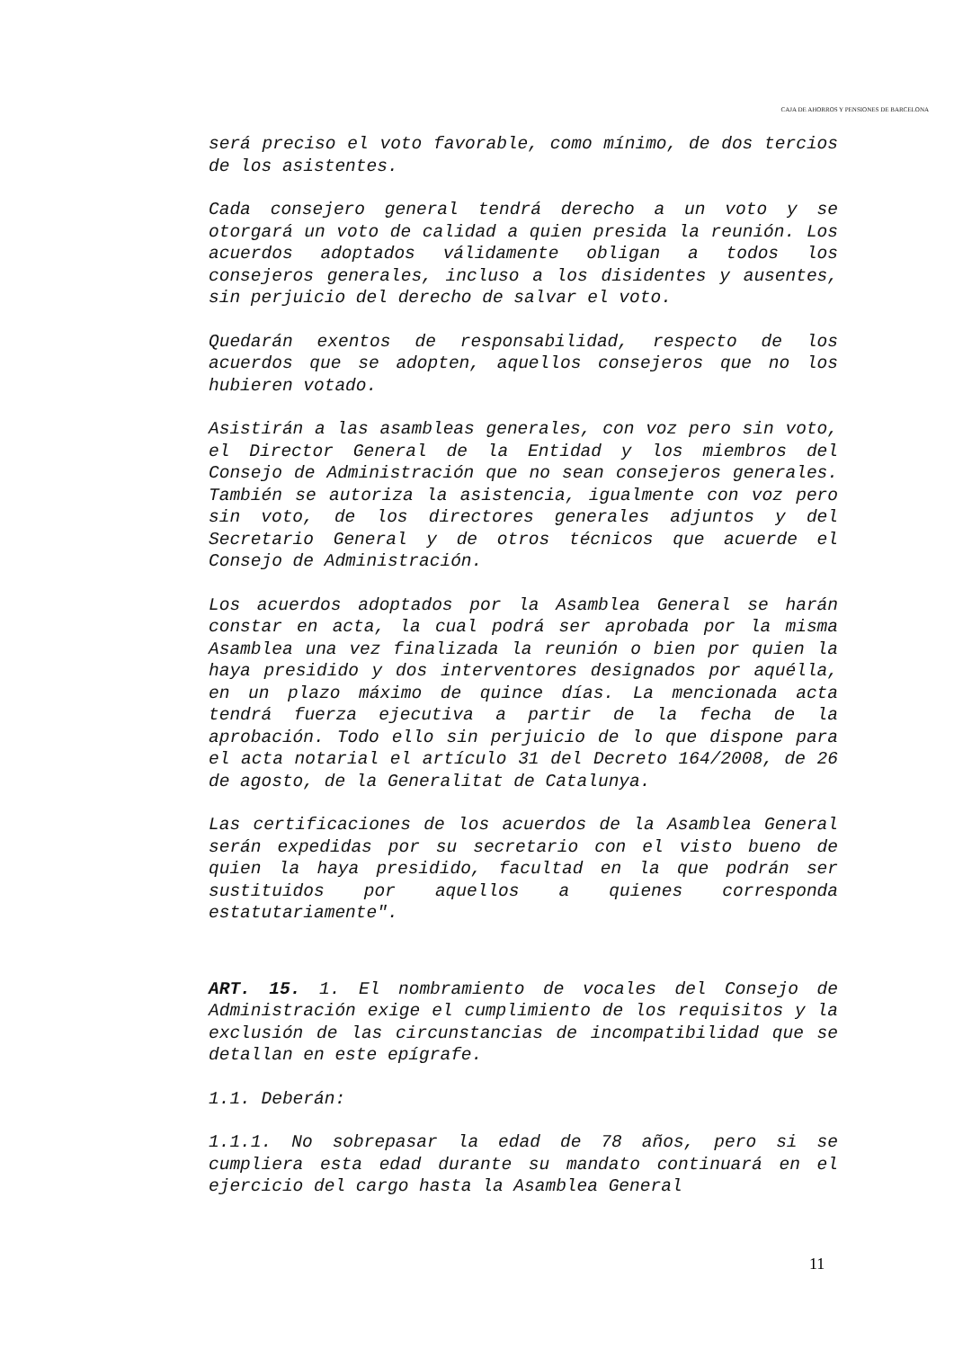CAJA DE AHORROS Y PENSIONES DE BARCELONA
será preciso el voto favorable, como mínimo, de dos tercios de los asistentes.
Cada consejero general tendrá derecho a un voto y se otorgará un voto de calidad a quien presida la reunión. Los acuerdos adoptados válidamente obligan a todos los consejeros generales, incluso a los disidentes y ausentes, sin perjuicio del derecho de salvar el voto.
Quedarán exentos de responsabilidad, respecto de los acuerdos que se adopten, aquellos consejeros que no los hubieren votado.
Asistirán a las asambleas generales, con voz pero sin voto, el Director General de la Entidad y los miembros del Consejo de Administración que no sean consejeros generales. También se autoriza la asistencia, igualmente con voz pero sin voto, de los directores generales adjuntos y del Secretario General y de otros técnicos que acuerde el Consejo de Administración.
Los acuerdos adoptados por la Asamblea General se harán constar en acta, la cual podrá ser aprobada por la misma Asamblea una vez finalizada la reunión o bien por quien la haya presidido y dos interventores designados por aquélla, en un plazo máximo de quince días. La mencionada acta tendrá fuerza ejecutiva a partir de la fecha de la aprobación. Todo ello sin perjuicio de lo que dispone para el acta notarial el artículo 31 del Decreto 164/2008, de 26 de agosto, de la Generalitat de Catalunya.
Las certificaciones de los acuerdos de la Asamblea General serán expedidas por su secretario con el visto bueno de quien la haya presidido, facultad en la que podrán ser sustituidos por aquellos a quienes corresponda estatutariamente".
ART. 15. 1. El nombramiento de vocales del Consejo de Administración exige el cumplimiento de los requisitos y la exclusión de las circunstancias de incompatibilidad que se detallan en este epígrafe.
1.1. Deberán:
1.1.1. No sobrepasar la edad de 78 años, pero si se cumpliera esta edad durante su mandato continuará en el ejercicio del cargo hasta la Asamblea General
11